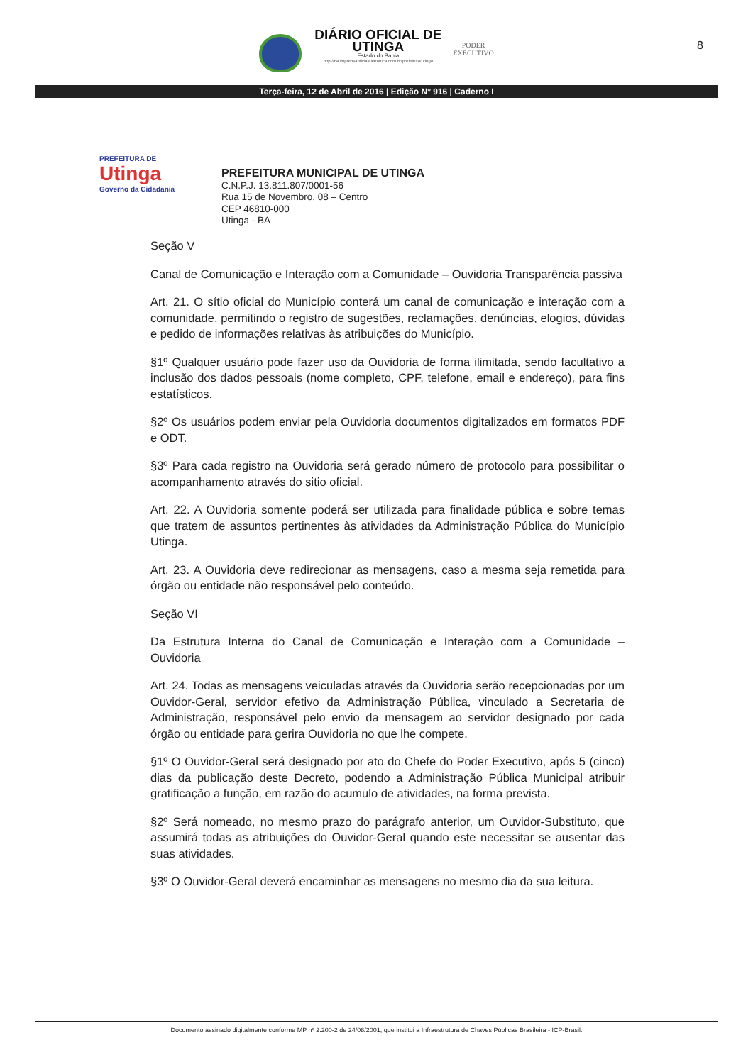DIÁRIO OFICIAL DE
UTINGA
Estado do Bahia
http://ba.imprensaoficialeletronica.com.br/prefeitura/utinga
PODER
EXECUTIVO
8
Terça-feira, 12 de Abril de 2016 | Edição N° 916 | Caderno I
PREFEITURA DE
Utinga
Governo da Cidadania
PREFEITURA MUNICIPAL DE UTINGA
C.N.P.J. 13.811.807/0001-56
Rua 15 de Novembro, 08 – Centro
CEP 46810-000
Utinga - BA
Seção V
Canal de Comunicação e Interação com a Comunidade – Ouvidoria Transparência passiva
Art. 21. O sítio oficial do Município conterá um canal de comunicação e interação com a comunidade, permitindo o registro de sugestões, reclamações, denúncias, elogios, dúvidas e pedido de informações relativas às atribuições do Município.
§1º Qualquer usuário pode fazer uso da Ouvidoria de forma ilimitada, sendo facultativo a inclusão dos dados pessoais (nome completo, CPF, telefone, email e endereço), para fins estatísticos.
§2º Os usuários podem enviar pela Ouvidoria documentos digitalizados em formatos PDF e ODT.
§3º Para cada registro na Ouvidoria será gerado número de protocolo para possibilitar o acompanhamento através do sitio oficial.
Art. 22. A Ouvidoria somente poderá ser utilizada para finalidade pública e sobre temas que tratem de assuntos pertinentes às atividades da Administração Pública do Município Utinga.
Art. 23. A Ouvidoria deve redirecionar as mensagens, caso a mesma seja remetida para órgão ou entidade não responsável pelo conteúdo.
Seção VI
Da Estrutura Interna do Canal de Comunicação e Interação com a Comunidade – Ouvidoria
Art. 24. Todas as mensagens veiculadas através da Ouvidoria serão recepcionadas por um Ouvidor-Geral, servidor efetivo da Administração Pública, vinculado a Secretaria de Administração, responsável pelo envio da mensagem ao servidor designado por cada órgão ou entidade para gerira Ouvidoria no que lhe compete.
§1º O Ouvidor-Geral será designado por ato do Chefe do Poder Executivo, após 5 (cinco) dias da publicação deste Decreto, podendo a Administração Pública Municipal atribuir gratificação a função, em razão do acumulo de atividades, na forma prevista.
§2º Será nomeado, no mesmo prazo do parágrafo anterior, um Ouvidor-Substituto, que assumirá todas as atribuições do Ouvidor-Geral quando este necessitar se ausentar das suas atividades.
§3º O Ouvidor-Geral deverá encaminhar as mensagens no mesmo dia da sua leitura.
Documento assinado digitalmente conforme MP nº 2.200-2 de 24/08/2001, que institui a Infraestrutura de Chaves Públicas Brasileira - ICP-Brasil.